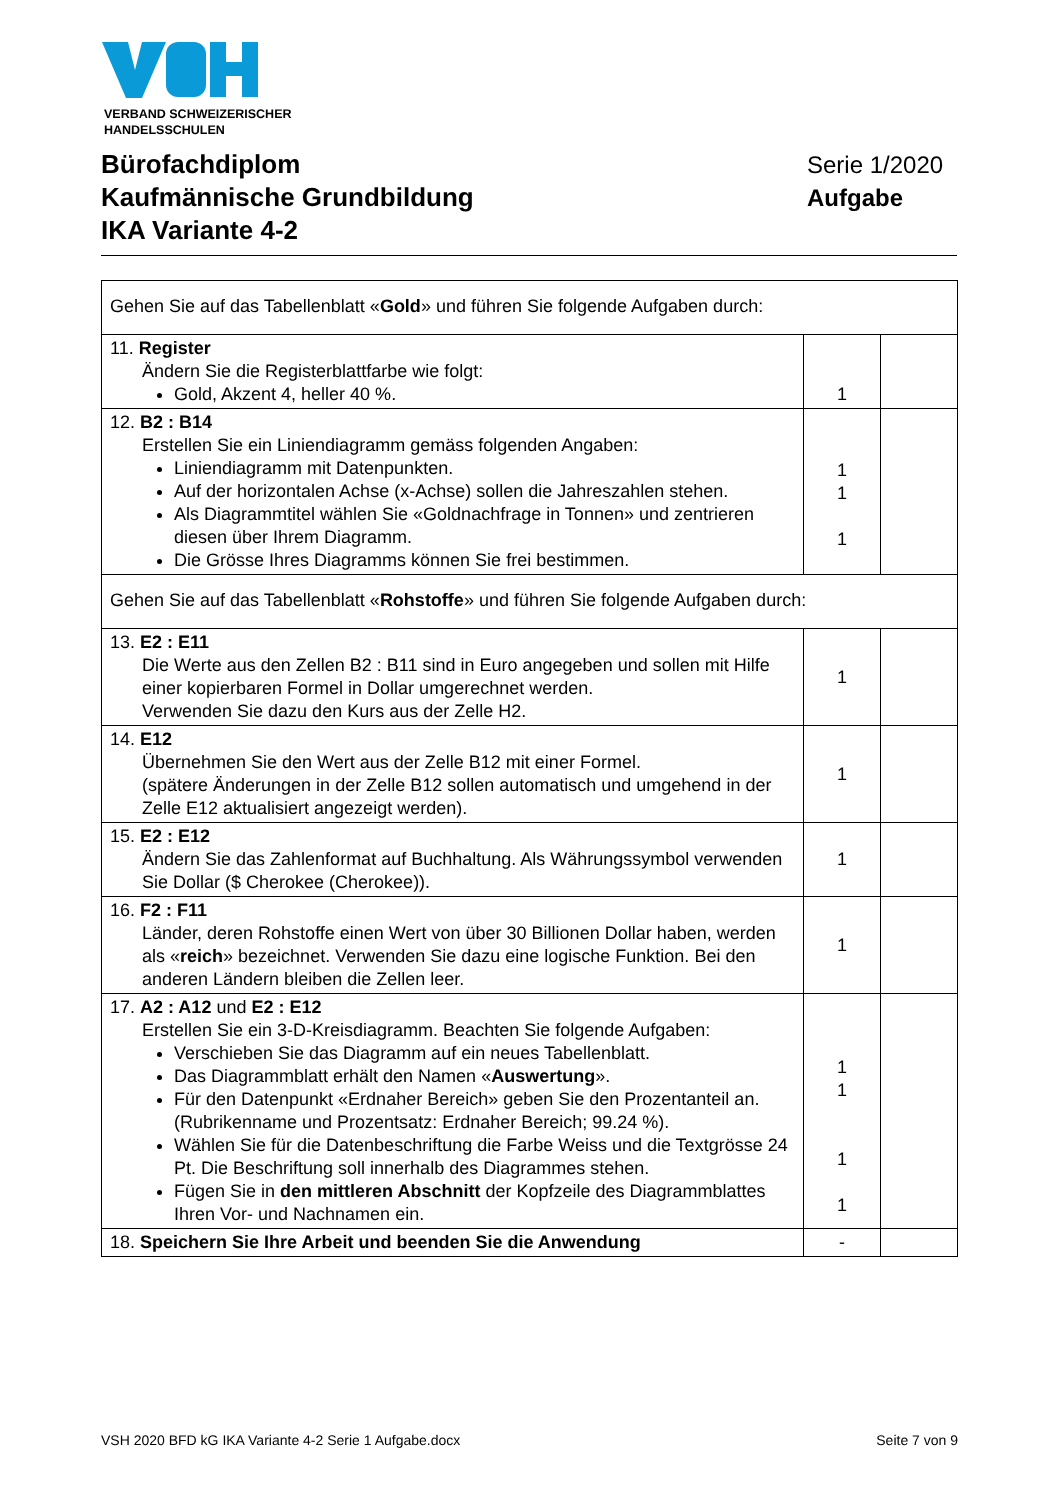VERBAND SCHWEIZERISCHER
HANDELSSCHULEN
Bürofachdiplom
Kaufmännische Grundbildung
IKA Variante 4-2
Serie 1/2020
Aufgabe
| Gehen Sie auf das Tabellenblatt « Gold » und führen Sie folgende Aufgaben durch: | | |
| 11. Register Ändern Sie die Registerblattfarbe wie folgt: Gold, Akzent 4, heller 40 %. | 1 | |
| 12. B2 : B14 Erstellen Sie ein Liniendiagramm gemäss folgenden Angaben: Liniendiagramm mit Datenpunkten. Auf der horizontalen Achse (x-Achse) sollen die Jahreszahlen stehen. Als Diagrammtitel wählen Sie «Goldnachfrage in Tonnen» und zentrieren diesen über Ihrem Diagramm. Die Grösse Ihres Diagramms können Sie frei bestimmen. | 1 1 1 | |
| Gehen Sie auf das Tabellenblatt « Rohstoffe » und führen Sie folgende Aufgaben durch: | | |
| 13. E2 : E11 Die Werte aus den Zellen B2 : B11 sind in Euro angegeben und sollen mit Hilfe einer kopierbaren Formel in Dollar umgerechnet werden. Verwenden Sie dazu den Kurs aus der Zelle H2. | 1 | |
| 14. E12 Übernehmen Sie den Wert aus der Zelle B12 mit einer Formel. (spätere Änderungen in der Zelle B12 sollen automatisch und umgehend in der Zelle E12 aktualisiert angezeigt werden). | 1 | |
| 15. E2 : E12 Ändern Sie das Zahlenformat auf Buchhaltung. Als Währungssymbol verwenden Sie Dollar ($ Cherokee (Cherokee)). | 1 | |
| 16. F2 : F11 Länder, deren Rohstoffe einen Wert von über 30 Billionen Dollar haben, werden als « reich » bezeichnet. Verwenden Sie dazu eine logische Funktion. Bei den anderen Ländern bleiben die Zellen leer. | 1 | |
| 17. A2 : A12 und E2 : E12 Erstellen Sie ein 3-D-Kreisdiagramm. Beachten Sie folgende Aufgaben: Verschieben Sie das Diagramm auf ein neues Tabellenblatt. Das Diagrammblatt erhält den Namen « Auswertung ». Für den Datenpunkt «Erdnaher Bereich» geben Sie den Prozentanteil an. (Rubrikenname und Prozentsatz: Erdnaher Bereich; 99.24 %). Wählen Sie für die Datenbeschriftung die Farbe Weiss und die Textgrösse 24 Pt. Die Beschriftung soll innerhalb des Diagrammes stehen. Fügen Sie in den mittleren Abschnitt der Kopfzeile des Diagrammblattes Ihren Vor- und Nachnamen ein. | 1 1 1 1 | |
| 18. Speichern Sie Ihre Arbeit und beenden Sie die Anwendung | - | |
VSH 2020 BFD kG IKA Variante 4-2 Serie 1 Aufgabe.docx Seite 7 von 9